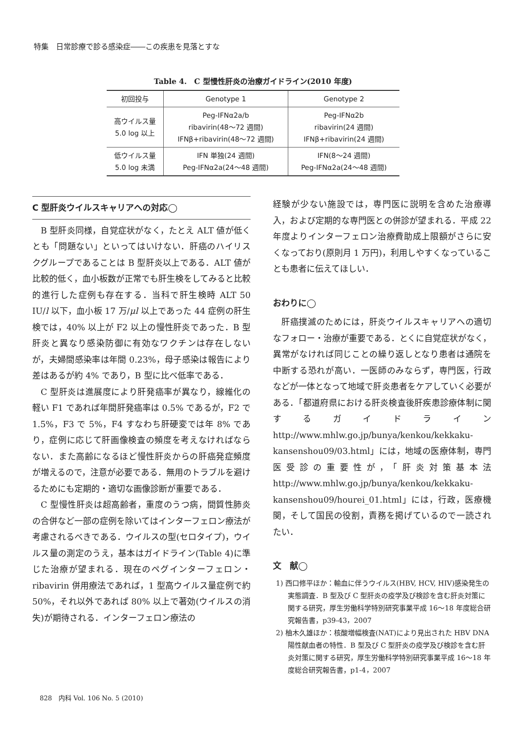特集　日常診療で診る感染症――この疾患を見落とすな
Table 4.　C 型慢性肝炎の治療ガイドライン(2010 年度)
| 初回投与 | Genotype 1 | Genotype 2 |
| --- | --- | --- |
| 高ウイルス量 5.0 log 以上 | Peg-IFNα2a/b ribavirin(48～72 週間) IFNβ+ribavirin(48～72 週間) | Peg-IFNα2b ribavirin(24 週間) IFNβ+ribavirin(24 週間) |
| 低ウイルス量 5.0 log 未満 | IFN 単独(24 週間) Peg-IFNα2a(24～48 週間) | IFN(8～24 週間) Peg-IFNα2a(24～48 週間) |
C 型肝炎ウイルスキャリアへの対応◯
B 型肝炎同様，自覚症状がなく，たとえ ALT 値が低くとも「問題ない」といってはいけない．肝癌のハイリスクグループであることは B 型肝炎以上である．ALT 値が比較的低く，血小板数が正常でも肝生検をしてみると比較的進行した症例も存在する．当科で肝生検時 ALT 50 IU/l 以下，血小板 17 万/μl 以上であった 44 症例の肝生検では，40% 以上が F2 以上の慢性肝炎であった．B 型肝炎と異なり感染防御に有効なワクチンは存在しないが，夫婦間感染率は年間 0.23%，母子感染は報告により差はあるが約 4% であり，B 型に比べ低率である．
C 型肝炎は進展度により肝発癌率が異なり，線維化の軽い F1 であれば年間肝発癌率は 0.5% であるが，F2 で 1.5%，F3 で 5%，F4 すなわち肝硬変では年 8% であり，症例に応じて肝画像検査の頻度を考えなければならない．また高齢になるほど慢性肝炎からの肝癌発症頻度が増えるので，注意が必要である．無用のトラブルを避けるためにも定期的・適切な画像診断が重要である．
C 型慢性肝炎は超高齢者，重度のうつ病，間質性肺炎の合併など一部の症例を除いてはインターフェロン療法が考慮されるべきである．ウイルスの型(セロタイプ)，ウイルス量の測定のうえ，基本はガイドライン(Table 4)に準じた治療が望まれる．現在のペグインターフェロン・ribavirin 併用療法であれば，1 型高ウイルス量症例で約 50%，それ以外であれば 80% 以上で著効(ウイルスの消失)が期待される．インターフェロン療法の
経験が少ない施設では，専門医に説明を含めた治療導入，および定期的な専門医との併診が望まれる．平成 22 年度よりインターフェロン治療費助成上限額がさらに安くなっており(原則月 1 万円)，利用しやすくなっていることも患者に伝えてほしい．
おわりに◯
肝癌撲滅のためには，肝炎ウイルスキャリアへの適切なフォロー・治療が重要である．とくに自覚症状がなく，異常がなければ同じことの繰り返しとなり患者は通院を中断する恐れが高い．一医師のみならず，専門医，行政などが一体となって地域で肝炎患者をケアしていく必要がある．「都道府県における肝炎検査後肝疾患診療体制に関するガイドライン http://www.mhlw.go.jp/bunya/kenkou/kekkaku-kansenshou09/03.html」には，地域の医療体制，専門医受診の重要性が，「肝炎対策基本法 http://www.mhlw.go.jp/bunya/kenkou/kekkaku-kansenshou09/hourei_01.html」には，行政，医療機関，そして国民の役割，責務を掲げているので一読されたい．
文　献◯
1) 西口修平ほか：輸血に伴うウイルス(HBV, HCV, HIV)感染発生の実態調査．B 型及び C 型肝炎の疫学及び検診を含む肝炎対策に関する研究，厚生労働科学特別研究事業平成 16～18 年度総合研究報告書，p39-43，2007
2) 柚木久雄ほか：核酸増幅検査(NAT)により見出された HBV DNA 陽性献血者の特性．B 型及び C 型肝炎の疫学及び検診を含む肝炎対策に関する研究，厚生労働科学特別研究事業平成 16～18 年度総合研究報告書，p1-4，2007
828　内科 Vol. 106 No. 5 (2010)